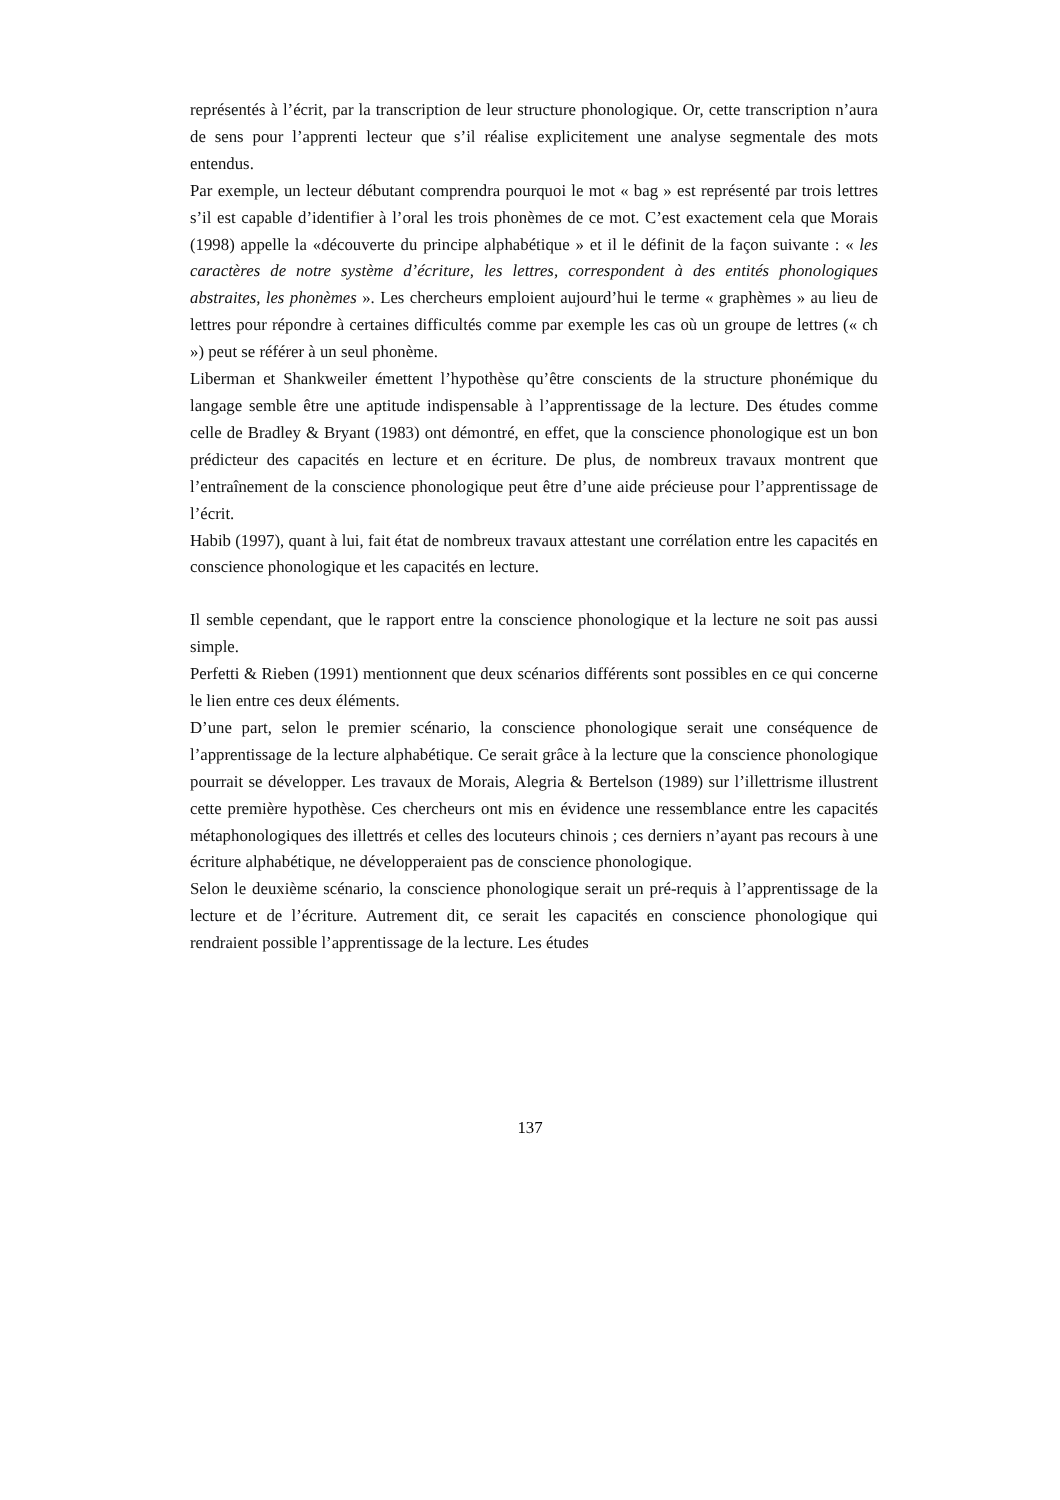représentés à l’écrit, par la transcription de leur structure phonologique. Or, cette transcription n’aura de sens pour l’apprenti lecteur que s’il réalise explicitement une analyse segmentale des mots entendus.
Par exemple, un lecteur débutant comprendra pourquoi le mot « bag » est représenté par trois lettres s’il est capable d’identifier à l’oral les trois phonèmes de ce mot. C’est exactement cela que Morais (1998) appelle la «découverte du principe alphabétique » et il le définit de la façon suivante : « les caractères de notre système d’écriture, les lettres, correspondent à des entités phonologiques abstraites, les phonèmes ». Les chercheurs emploient aujourd’hui le terme « graphèmes » au lieu de lettres pour répondre à certaines difficultés comme par exemple les cas où un groupe de lettres (« ch ») peut se référer à un seul phonème.
Liberman et Shankweiler émettent l’hypothèse qu’être conscients de la structure phonémique du langage semble être une aptitude indispensable à l’apprentissage de la lecture. Des études comme celle de Bradley & Bryant (1983) ont démontré, en effet, que la conscience phonologique est un bon prédicteur des capacités en lecture et en écriture. De plus, de nombreux travaux montrent que l’entraînement de la conscience phonologique peut être d’une aide précieuse pour l’apprentissage de l’écrit.
Habib (1997), quant à lui, fait état de nombreux travaux attestant une corrélation entre les capacités en conscience phonologique et les capacités en lecture.
Il semble cependant, que le rapport entre la conscience phonologique et la lecture ne soit pas aussi simple.
Perfetti & Rieben (1991) mentionnent que deux scénarios différents sont possibles en ce qui concerne le lien entre ces deux éléments.
D’une part, selon le premier scénario, la conscience phonologique serait une conséquence de l’apprentissage de la lecture alphabétique. Ce serait grâce à la lecture que la conscience phonologique pourrait se développer. Les travaux de Morais, Alegria & Bertelson (1989) sur l’illettrisme illustrent cette première hypothèse. Ces chercheurs ont mis en évidence une ressemblance entre les capacités métaphonologiques des illettrés et celles des locuteurs chinois ; ces derniers n’ayant pas recours à une écriture alphabétique, ne développeraient pas de conscience phonologique.
Selon le deuxième scénario, la conscience phonologique serait un pré-requis à l’apprentissage de la lecture et de l’écriture. Autrement dit, ce serait les capacités en conscience phonologique qui rendraient possible l’apprentissage de la lecture. Les études
137